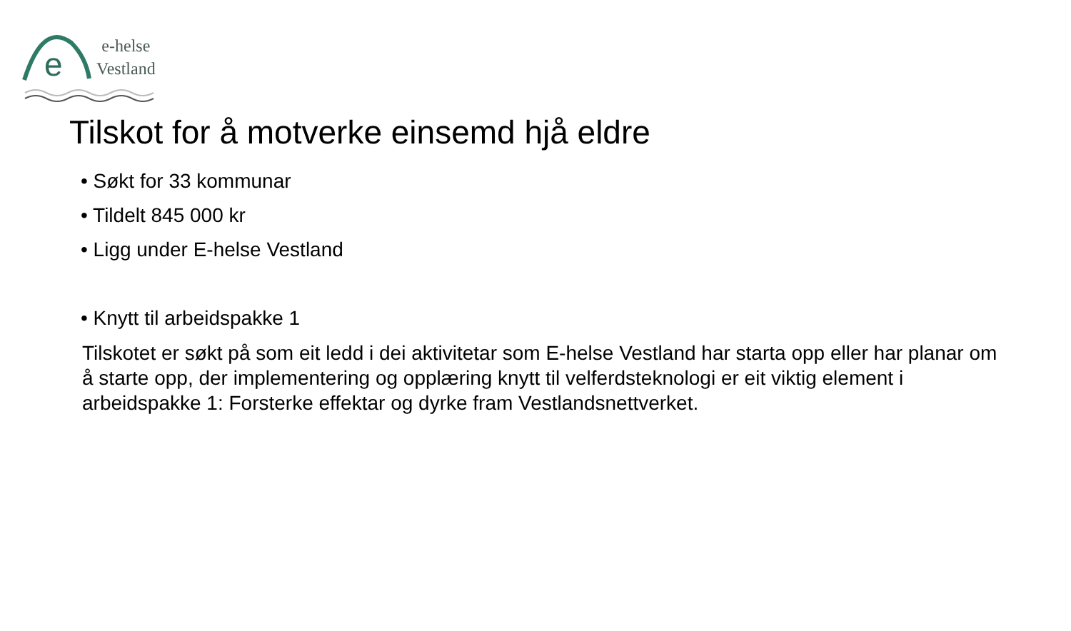e
e-helse
Vestland
Tilskot for å motverke einsemd hjå eldre
• Søkt for 33 kommunar
• Tildelt 845 000 kr
• Ligg under E-helse Vestland
• Knytt til arbeidspakke 1
Tilskotet er søkt på som eit ledd i dei aktivitetar som E-helse Vestland har starta opp eller har planar om å starte opp, der implementering og opplæring knytt til velferdsteknologi er eit viktig element i arbeidspakke 1: Forsterke effektar og dyrke fram Vestlandsnettverket.